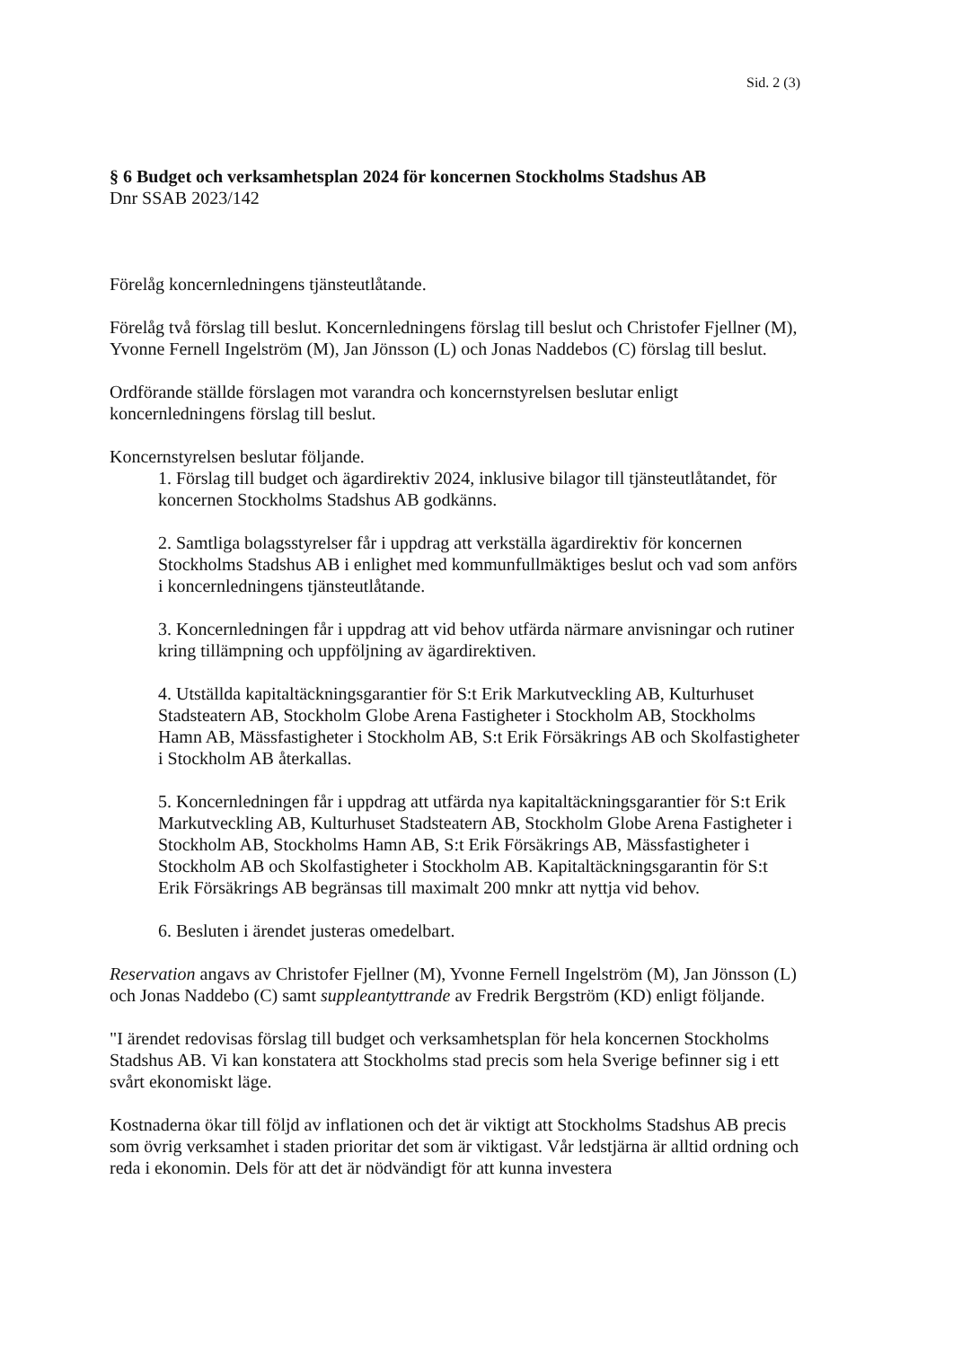Sid. 2 (3)
§ 6 Budget och verksamhetsplan 2024 för koncernen Stockholms Stadshus AB
Dnr SSAB 2023/142
Förelåg koncernledningens tjänsteutlåtande.
Förelåg två förslag till beslut. Koncernledningens förslag till beslut och Christofer Fjellner (M), Yvonne Fernell Ingelström (M), Jan Jönsson (L) och Jonas Naddebos (C) förslag till beslut.
Ordförande ställde förslagen mot varandra och koncernstyrelsen beslutar enligt koncernledningens förslag till beslut.
Koncernstyrelsen beslutar följande.
1. Förslag till budget och ägardirektiv 2024, inklusive bilagor till tjänsteutlåtandet, för koncernen Stockholms Stadshus AB godkänns.
2. Samtliga bolagsstyrelser får i uppdrag att verkställa ägardirektiv för koncernen Stockholms Stadshus AB i enlighet med kommunfullmäktiges beslut och vad som anförs i koncernledningens tjänsteutlåtande.
3. Koncernledningen får i uppdrag att vid behov utfärda närmare anvisningar och rutiner kring tillämpning och uppföljning av ägardirektiven.
4. Utställda kapitaltäckningsgarantier för S:t Erik Markutveckling AB, Kulturhuset Stadsteatern AB, Stockholm Globe Arena Fastigheter i Stockholm AB, Stockholms Hamn AB, Mässfastigheter i Stockholm AB, S:t Erik Försäkrings AB och Skolfastigheter i Stockholm AB återkallas.
5. Koncernledningen får i uppdrag att utfärda nya kapitaltäckningsgarantier för S:t Erik Markutveckling AB, Kulturhuset Stadsteatern AB, Stockholm Globe Arena Fastigheter i Stockholm AB, Stockholms Hamn AB, S:t Erik Försäkrings AB, Mässfastigheter i Stockholm AB och Skolfastigheter i Stockholm AB. Kapitaltäckningsgarantin för S:t Erik Försäkrings AB begränsas till maximalt 200 mnkr att nyttja vid behov.
6. Besluten i ärendet justeras omedelbart.
Reservation angavs av Christofer Fjellner (M), Yvonne Fernell Ingelström (M), Jan Jönsson (L) och Jonas Naddebo (C) samt suppleantyttrande av Fredrik Bergström (KD) enligt följande.
"I ärendet redovisas förslag till budget och verksamhetsplan för hela koncernen Stockholms Stadshus AB. Vi kan konstatera att Stockholms stad precis som hela Sverige befinner sig i ett svårt ekonomiskt läge.
Kostnaderna ökar till följd av inflationen och det är viktigt att Stockholms Stadshus AB precis som övrig verksamhet i staden prioritar det som är viktigast. Vår ledstjärna är alltid ordning och reda i ekonomin. Dels för att det är nödvändigt för att kunna investera